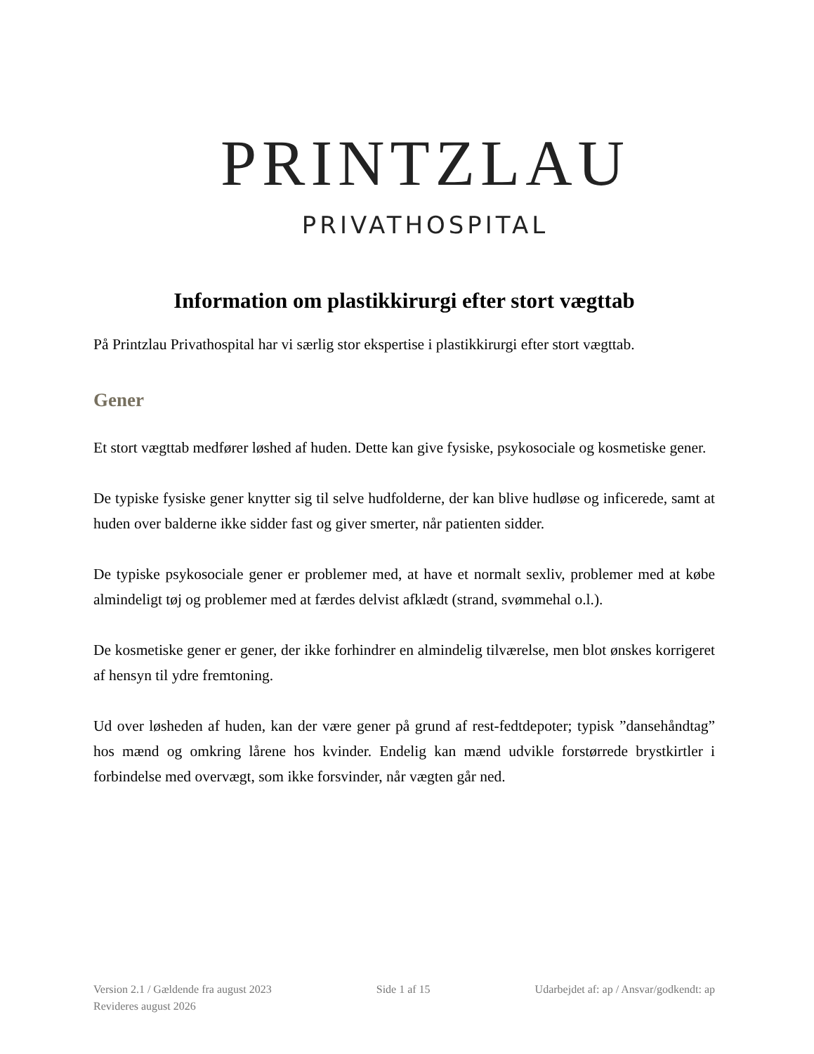PRINTZLAU
PRIVATHOSPITAL
Information om plastikkirurgi efter stort vægttab
På Printzlau Privathospital har vi særlig stor ekspertise i plastikkirurgi efter stort vægttab.
Gener
Et stort vægttab medfører løshed af huden. Dette kan give fysiske, psykosociale og kosmetiske gener.
De typiske fysiske gener knytter sig til selve hudfolderne, der kan blive hudløse og inficerede, samt at huden over balderne ikke sidder fast og giver smerter, når patienten sidder.
De typiske psykosociale gener er problemer med, at have et normalt sexliv, problemer med at købe almindeligt tøj og problemer med at færdes delvist afklædt (strand, svømmehal o.l.).
De kosmetiske gener er gener, der ikke forhindrer en almindelig tilværelse, men blot ønskes korrigeret af hensyn til ydre fremtoning.
Ud over løsheden af huden, kan der være gener på grund af rest-fedtdepoter; typisk ”dansehåndtag” hos mænd og omkring lårene hos kvinder. Endelig kan mænd udvikle forstørrede brystkirtler i forbindelse med overvægt, som ikke forsvinder, når vægten går ned.
Version 2.1 / Gældende fra august 2023 Side 1 af 15 Udarbejdet af: ap / Ansvar/godkendt: ap
Revideres august 2026